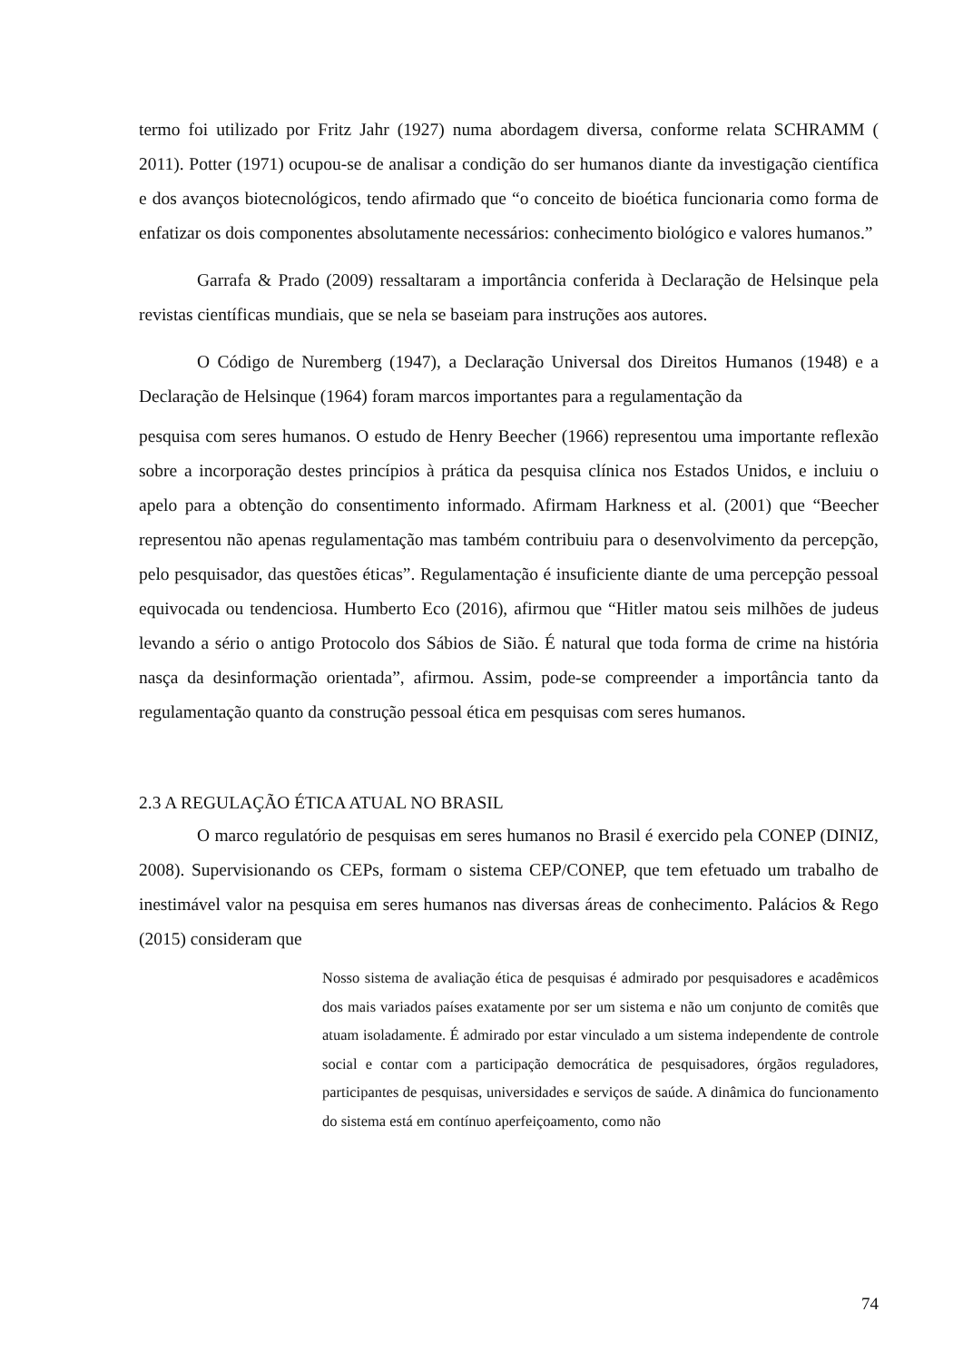termo foi utilizado por Fritz Jahr (1927) numa abordagem diversa, conforme relata SCHRAMM ( 2011). Potter (1971) ocupou-se de analisar a condição do ser humanos diante da investigação científica e dos avanços biotecnológicos, tendo afirmado que “o conceito de bioética funcionaria como forma de enfatizar os dois componentes absolutamente necessários: conhecimento biológico e valores humanos.”
Garrafa & Prado (2009) ressaltaram a importância conferida à Declaração de Helsinque pela revistas científicas mundiais, que se nela se baseiam para instruções aos autores.
O Código de Nuremberg (1947), a Declaração Universal dos Direitos Humanos (1948) e a Declaração de Helsinque (1964) foram marcos importantes para a regulamentação da
pesquisa com seres humanos. O estudo de Henry Beecher (1966) representou uma importante reflexão sobre a incorporação destes princípios à prática da pesquisa clínica nos Estados Unidos, e incluiu o apelo para a obtenção do consentimento informado. Afirmam Harkness et al. (2001) que “Beecher representou não apenas regulamentação mas também contribuiu para o desenvolvimento da percepção, pelo pesquisador, das questões éticas”. Regulamentação é insuficiente diante de uma percepção pessoal equivocada ou tendenciosa. Humberto Eco (2016), afirmou que “Hitler matou seis milhões de judeus levando a sério o antigo Protocolo dos Sábios de Sião. É natural que toda forma de crime na história nasça da desinformação orientada”, afirmou. Assim, pode-se compreender a importância tanto da regulamentação quanto da construção pessoal ética em pesquisas com seres humanos.
2.3 A REGULAÇÃO ÉTICA ATUAL NO BRASIL
O marco regulatório de pesquisas em seres humanos no Brasil é exercido pela CONEP (DINIZ, 2008). Supervisionando os CEPs, formam o sistema CEP/CONEP, que tem efetuado um trabalho de inestimável valor na pesquisa em seres humanos nas diversas áreas de conhecimento. Palácios & Rego (2015) consideram que
Nosso sistema de avaliação ética de pesquisas é admirado por pesquisadores e acadêmicos dos mais variados países exatamente por ser um sistema e não um conjunto de comitês que atuam isoladamente. É admirado por estar vinculado a um sistema independente de controle social e contar com a participação democrática de pesquisadores, órgãos reguladores, participantes de pesquisas, universidades e serviços de saúde. A dinâmica do funcionamento do sistema está em contínuo aperfeiçoamento, como não
74